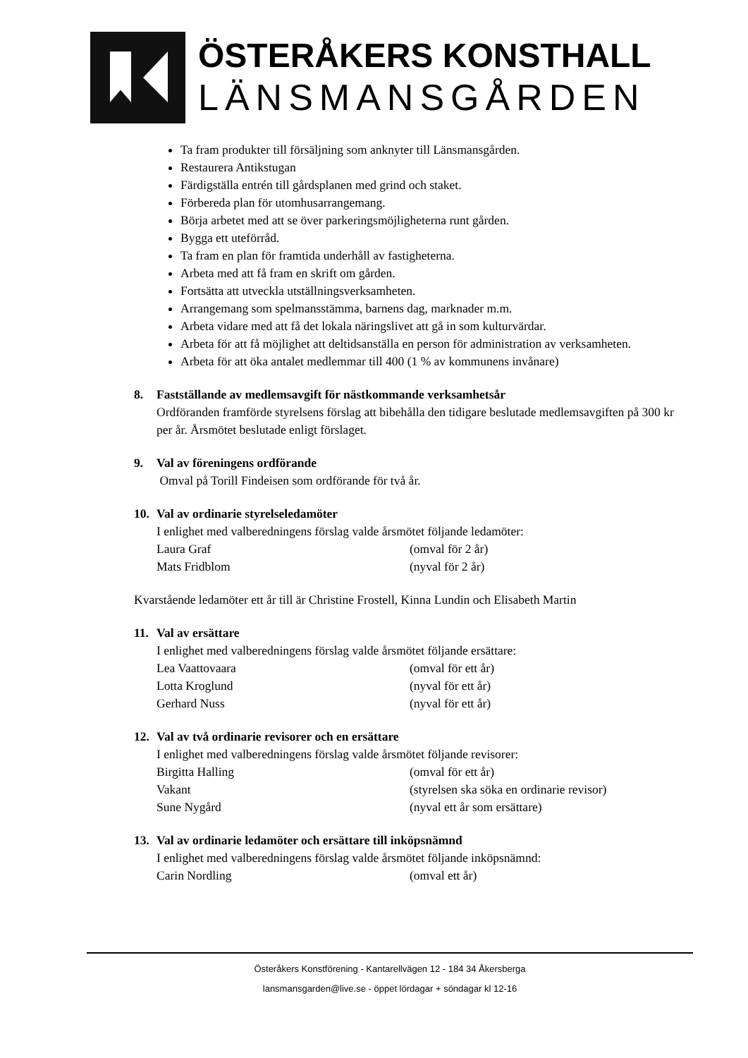ÖSTERÅKERS KONSTHALL
LÄNSMANSGÅRDEN
Ta fram produkter till försäljning som anknyter till Länsmansgården.
Restaurera Antikstugan
Färdigställa entrén till gårdsplanen med grind och staket.
Förbereda plan för utomhusarrangemang.
Börja arbetet med att se över parkeringsmöjligheterna runt gården.
Bygga ett uteförråd.
Ta fram en plan för framtida underhåll av fastigheterna.
Arbeta med att få fram en skrift om gården.
Fortsätta att utveckla utställningsverksamheten.
Arrangemang som spelmansstämma, barnens dag, marknader m.m.
Arbeta vidare med att få det lokala näringslivet att gå in som kulturvärdar.
Arbeta för att få möjlighet att deltidsanställa en person för administration av verksamheten.
Arbeta för att öka antalet medlemmar till 400 (1 % av kommunens invånare)
8. Fastställande av medlemsavgift för nästkommande verksamhetsår
Ordföranden framförde styrelsens förslag att bibehålla den tidigare beslutade medlemsavgiften på 300 kr per år. Årsmötet beslutade enligt förslaget.
9. Val av föreningens ordförande
Omval på Torill Findeisen som ordförande för två år.
10. Val av ordinarie styrelseledamöter
I enlighet med valberedningens förslag valde årsmötet följande ledamöter:
Laura Graf (omval för 2 år)
Mats Fridblom (nyval för 2 år)
Kvarstående ledamöter ett år till är Christine Frostell, Kinna Lundin och Elisabeth Martin
11. Val av ersättare
I enlighet med valberedningens förslag valde årsmötet följande ersättare:
Lea Vaattovaara (omval för ett år)
Lotta Kroglund (nyval för ett år)
Gerhard Nuss (nyval för ett år)
12. Val av två ordinarie revisorer och en ersättare
I enlighet med valberedningens förslag valde årsmötet följande revisorer:
Birgitta Halling (omval för ett år)
Vakant (styrelsen ska söka en ordinarie revisor)
Sune Nygård (nyval ett år som ersättare)
13. Val av ordinarie ledamöter och ersättare till inköpsnämnd
I enlighet med valberedningens förslag valde årsmötet följande inköpsnämnd:
Carin Nordling (omval ett år)
Österåkers Konstförening - Kantarellvägen 12 - 184 34 Åkersberga
lansmansgarden@live.se - öppet lördagar + söndagar kl 12-16